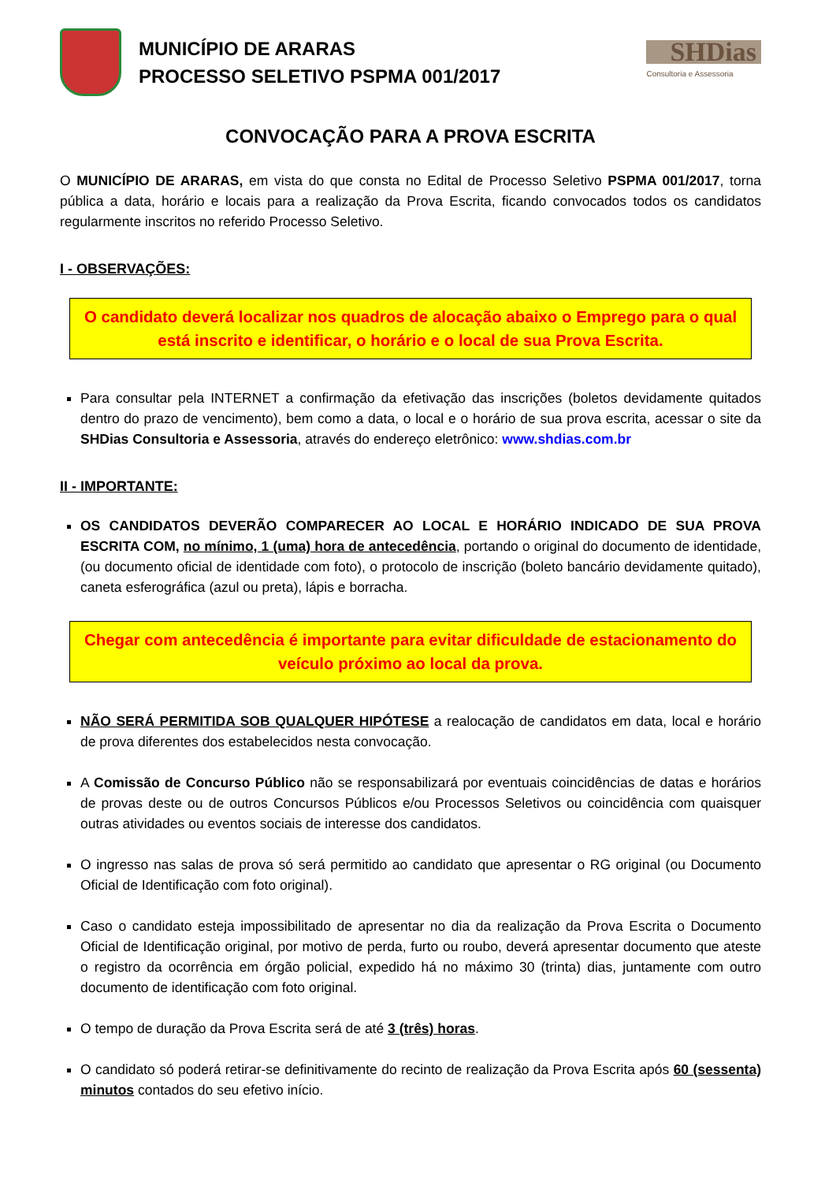MUNICÍPIO DE ARARAS
PROCESSO SELETIVO PSPMA 001/2017
SHDias
Consultoria e Assessoria
CONVOCAÇÃO PARA A PROVA ESCRITA
O MUNICÍPIO DE ARARAS, em vista do que consta no Edital de Processo Seletivo PSPMA 001/2017, torna pública a data, horário e locais para a realização da Prova Escrita, ficando convocados todos os candidatos regularmente inscritos no referido Processo Seletivo.
I - OBSERVAÇÕES:
O candidato deverá localizar nos quadros de alocação abaixo o Emprego para o qual está inscrito e identificar, o horário e o local de sua Prova Escrita.
Para consultar pela INTERNET a confirmação da efetivação das inscrições (boletos devidamente quitados dentro do prazo de vencimento), bem como a data, o local e o horário de sua prova escrita, acessar o site da SHDias Consultoria e Assessoria, através do endereço eletrônico: www.shdias.com.br
II - IMPORTANTE:
OS CANDIDATOS DEVERÃO COMPARECER AO LOCAL E HORÁRIO INDICADO DE SUA PROVA ESCRITA COM, no mínimo, 1 (uma) hora de antecedência, portando o original do documento de identidade, (ou documento oficial de identidade com foto), o protocolo de inscrição (boleto bancário devidamente quitado), caneta esferográfica (azul ou preta), lápis e borracha.
Chegar com antecedência é importante para evitar dificuldade de estacionamento do veículo próximo ao local da prova.
NÃO SERÁ PERMITIDA SOB QUALQUER HIPÓTESE a realocação de candidatos em data, local e horário de prova diferentes dos estabelecidos nesta convocação.
A Comissão de Concurso Público não se responsabilizará por eventuais coincidências de datas e horários de provas deste ou de outros Concursos Públicos e/ou Processos Seletivos ou coincidência com quaisquer outras atividades ou eventos sociais de interesse dos candidatos.
O ingresso nas salas de prova só será permitido ao candidato que apresentar o RG original (ou Documento Oficial de Identificação com foto original).
Caso o candidato esteja impossibilitado de apresentar no dia da realização da Prova Escrita o Documento Oficial de Identificação original, por motivo de perda, furto ou roubo, deverá apresentar documento que ateste o registro da ocorrência em órgão policial, expedido há no máximo 30 (trinta) dias, juntamente com outro documento de identificação com foto original.
O tempo de duração da Prova Escrita será de até 3 (três) horas.
O candidato só poderá retirar-se definitivamente do recinto de realização da Prova Escrita após 60 (sessenta) minutos contados do seu efetivo início.